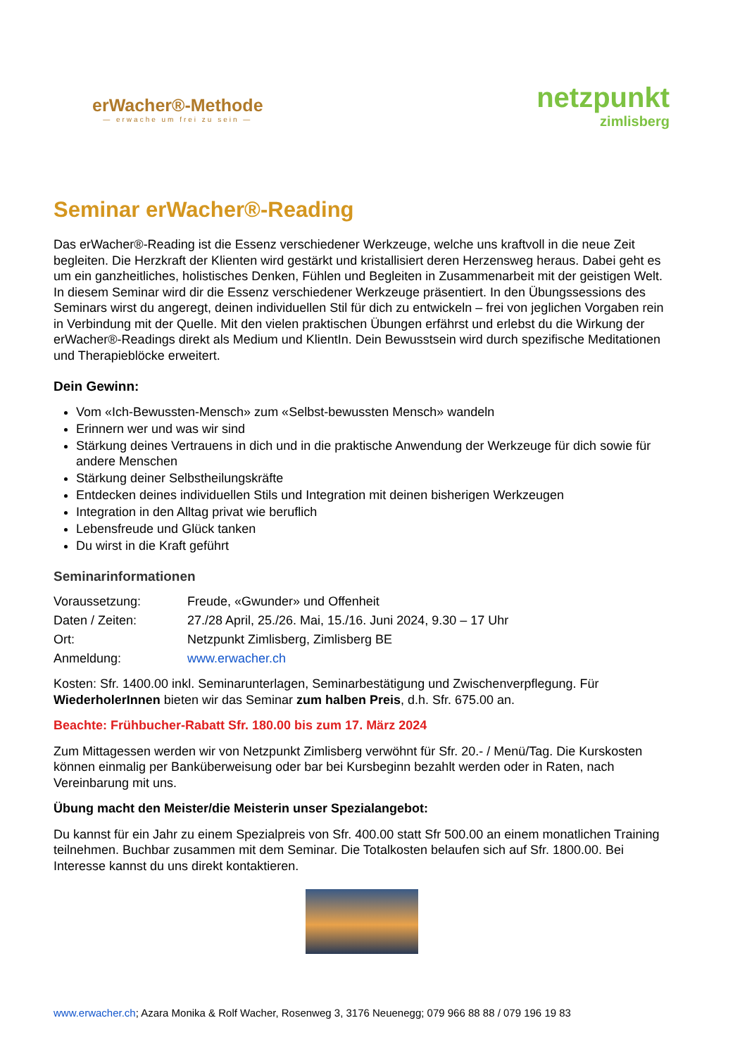erWacher®-Methode
— erwache um frei zu sein —
netzpunkt
zimlisberg
Seminar erWacher®-Reading
Das erWacher®-Reading ist die Essenz verschiedener Werkzeuge, welche uns kraftvoll in die neue Zeit begleiten. Die Herzkraft der Klienten wird gestärkt und kristallisiert deren Herzensweg heraus. Dabei geht es um ein ganzheitliches, holistisches Denken, Fühlen und Begleiten in Zusammenarbeit mit der geistigen Welt.
In diesem Seminar wird dir die Essenz verschiedener Werkzeuge präsentiert. In den Übungssessions des Seminars wirst du angeregt, deinen individuellen Stil für dich zu entwickeln – frei von jeglichen Vorgaben rein in Verbindung mit der Quelle. Mit den vielen praktischen Übungen erfährst und erlebst du die Wirkung der erWacher®-Readings direkt als Medium und KlientIn. Dein Bewusstsein wird durch spezifische Meditationen und Therapieblöcke erweitert.
Dein Gewinn:
Vom «Ich-Bewussten-Mensch» zum «Selbst-bewussten Mensch» wandeln
Erinnern wer und was wir sind
Stärkung deines Vertrauens in dich und in die praktische Anwendung der Werkzeuge für dich sowie für andere Menschen
Stärkung deiner Selbstheilungskräfte
Entdecken deines individuellen Stils und Integration mit deinen bisherigen Werkzeugen
Integration in den Alltag privat wie beruflich
Lebensfreude und Glück tanken
Du wirst in die Kraft geführt
Seminarinformationen
Voraussetzung:
Freude, «Gwunder» und Offenheit
Daten / Zeiten:
27./28 April, 25./26. Mai, 15./16. Juni 2024, 9.30 – 17 Uhr
Ort:
Netzpunkt Zimlisberg, Zimlisberg BE
Anmeldung:
www.erwacher.ch
Kosten: Sfr. 1400.00 inkl. Seminarunterlagen, Seminarbestätigung und Zwischenverpflegung. Für WiederholerInnen bieten wir das Seminar zum halben Preis, d.h. Sfr. 675.00 an.
Beachte: Frühbucher-Rabatt Sfr. 180.00 bis zum 17. März 2024
Zum Mittagessen werden wir von Netzpunkt Zimlisberg verwöhnt für Sfr. 20.- / Menü/Tag. Die Kurskosten können einmalig per Banküberweisung oder bar bei Kursbeginn bezahlt werden oder in Raten, nach Vereinbarung mit uns.
Übung macht den Meister/die Meisterin unser Spezialangebot:
Du kannst für ein Jahr zu einem Spezialpreis von Sfr. 400.00 statt Sfr 500.00 an einem monatlichen Training teilnehmen. Buchbar zusammen mit dem Seminar. Die Totalkosten belaufen sich auf Sfr. 1800.00. Bei Interesse kannst du uns direkt kontaktieren.
www.erwacher.ch; Azara Monika & Rolf Wacher, Rosenweg 3, 3176 Neuenegg; 079 966 88 88 / 079 196 19 83